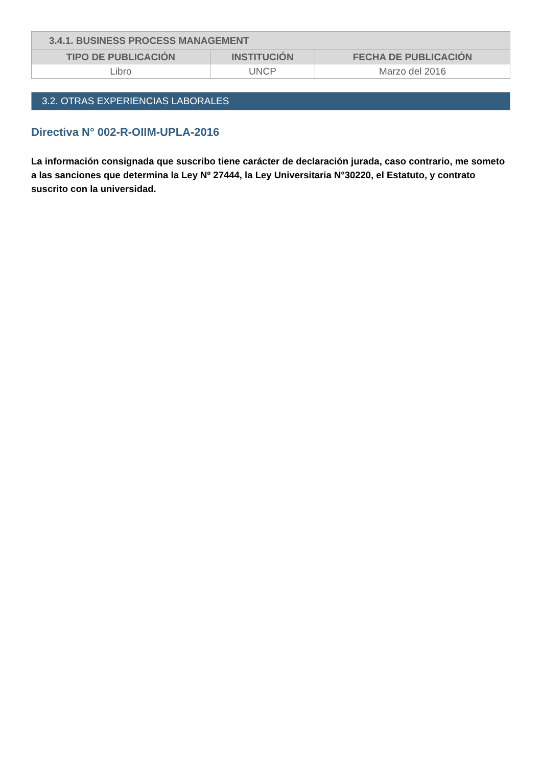| 3.4.1. BUSINESS PROCESS MANAGEMENT | | |
| TIPO DE PUBLICACIÓN | INSTITUCIÓN | FECHA DE PUBLICACIÓN |
| Libro | UNCP | Marzo del 2016 |
3.2. OTRAS EXPERIENCIAS LABORALES
Directiva N° 002-R-OIIM-UPLA-2016
La información consignada que suscribo tiene carácter de declaración jurada, caso contrario, me someto a las sanciones que determina la Ley Nº 27444, la Ley Universitaria N°30220, el Estatuto, y contrato suscrito con la universidad.